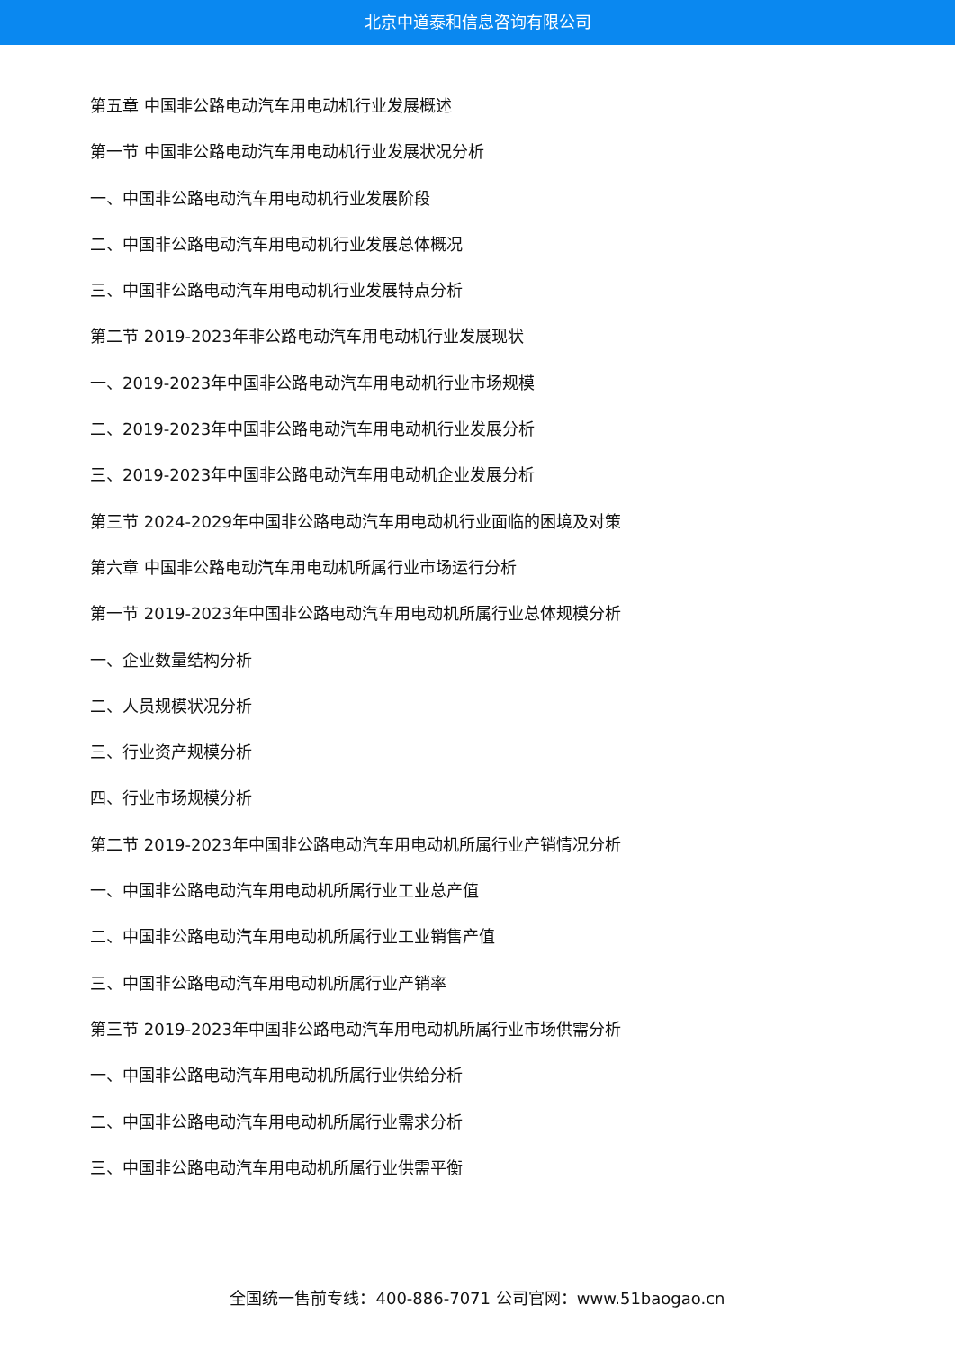北京中道泰和信息咨询有限公司
第五章 中国非公路电动汽车用电动机行业发展概述
第一节 中国非公路电动汽车用电动机行业发展状况分析
一、中国非公路电动汽车用电动机行业发展阶段
二、中国非公路电动汽车用电动机行业发展总体概况
三、中国非公路电动汽车用电动机行业发展特点分析
第二节 2019-2023年非公路电动汽车用电动机行业发展现状
一、2019-2023年中国非公路电动汽车用电动机行业市场规模
二、2019-2023年中国非公路电动汽车用电动机行业发展分析
三、2019-2023年中国非公路电动汽车用电动机企业发展分析
第三节 2024-2029年中国非公路电动汽车用电动机行业面临的困境及对策
第六章 中国非公路电动汽车用电动机所属行业市场运行分析
第一节 2019-2023年中国非公路电动汽车用电动机所属行业总体规模分析
一、企业数量结构分析
二、人员规模状况分析
三、行业资产规模分析
四、行业市场规模分析
第二节 2019-2023年中国非公路电动汽车用电动机所属行业产销情况分析
一、中国非公路电动汽车用电动机所属行业工业总产值
二、中国非公路电动汽车用电动机所属行业工业销售产值
三、中国非公路电动汽车用电动机所属行业产销率
第三节 2019-2023年中国非公路电动汽车用电动机所属行业市场供需分析
一、中国非公路电动汽车用电动机所属行业供给分析
二、中国非公路电动汽车用电动机所属行业需求分析
三、中国非公路电动汽车用电动机所属行业供需平衡
全国统一售前专线：400-886-7071 公司官网：www.51baogao.cn